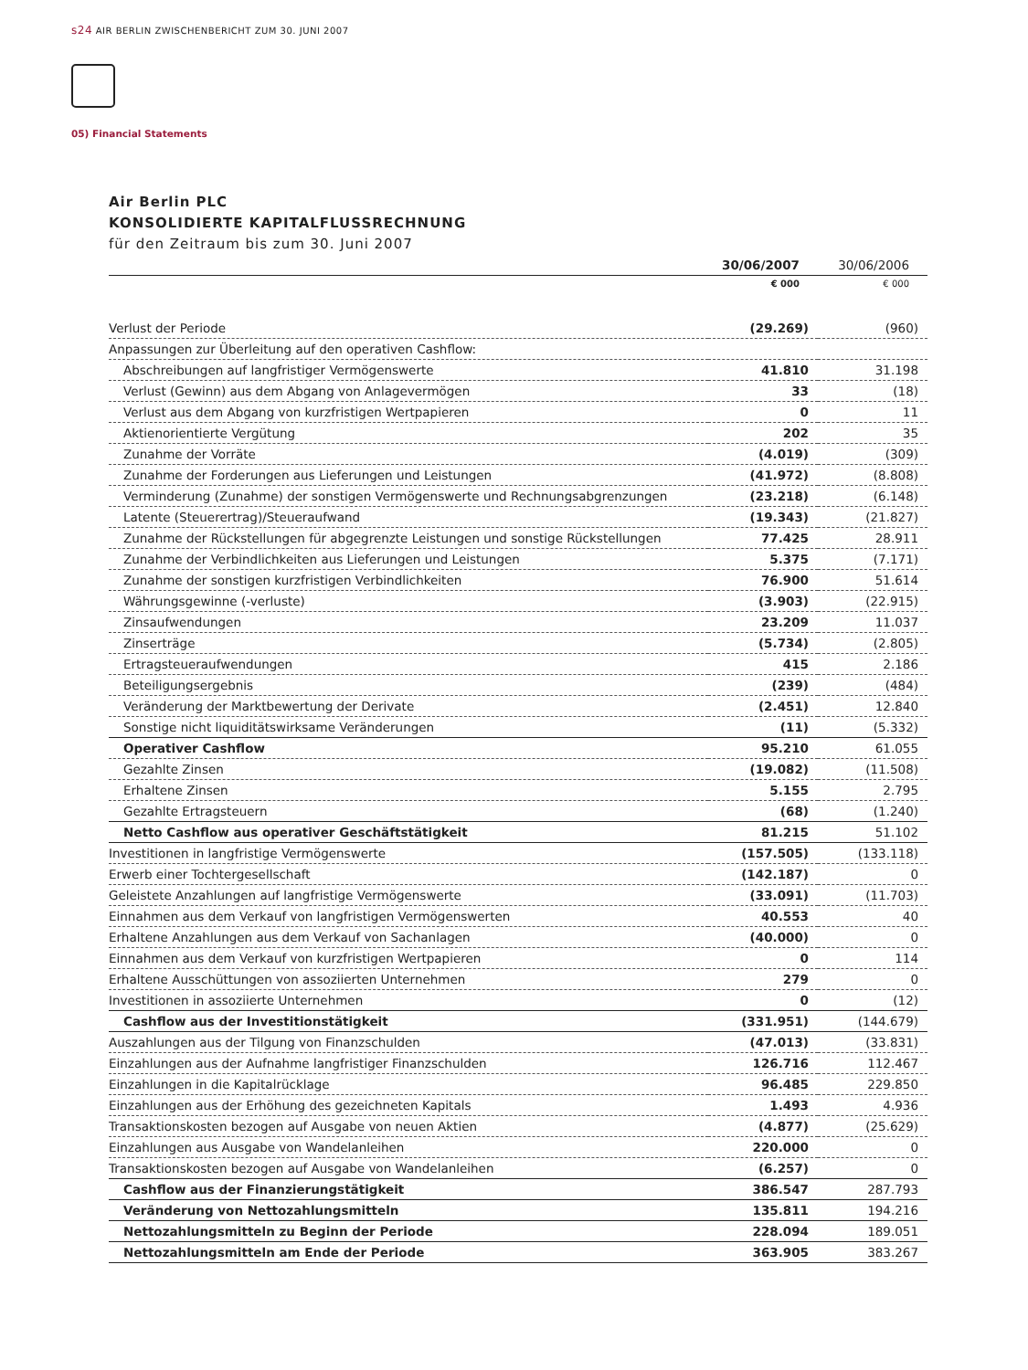s24 AIR BERLIN ZWISCHENBERICHT ZUM 30. JUNI 2007
05) Financial Statements
Air Berlin PLC
KONSOLIDIERTE KAPITALFLUSSRECHNUNG
für den Zeitraum bis zum 30. Juni 2007
| | 30/06/2007 | 30/06/2006 |
| --- | --- | --- |
| | € 000 | € 000 |
| Verlust der Periode | (29.269) | (960) |
| Anpassungen zur Überleitung auf den operativen Cashflow: | | |
| Abschreibungen auf langfristiger Vermögenswerte | 41.810 | 31.198 |
| Verlust (Gewinn) aus dem Abgang von Anlagevermögen | 33 | (18) |
| Verlust aus dem Abgang von kurzfristigen Wertpapieren | 0 | 11 |
| Aktienorientierte Vergütung | 202 | 35 |
| Zunahme der Vorräte | (4.019) | (309) |
| Zunahme der Forderungen aus Lieferungen und Leistungen | (41.972) | (8.808) |
| Verminderung (Zunahme) der sonstigen Vermögenswerte und Rechnungsabgrenzungen | (23.218) | (6.148) |
| Latente (Steuerertrag)/Steueraufwand | (19.343) | (21.827) |
| Zunahme der Rückstellungen für abgegrenzte Leistungen und sonstige Rückstellungen | 77.425 | 28.911 |
| Zunahme der Verbindlichkeiten aus Lieferungen und Leistungen | 5.375 | (7.171) |
| Zunahme der sonstigen kurzfristigen Verbindlichkeiten | 76.900 | 51.614 |
| Währungsgewinne (-verluste) | (3.903) | (22.915) |
| Zinsaufwendungen | 23.209 | 11.037 |
| Zinserträge | (5.734) | (2.805) |
| Ertragsteueraufwendungen | 415 | 2.186 |
| Beteiligungsergebnis | (239) | (484) |
| Veränderung der Marktbewertung der Derivate | (2.451) | 12.840 |
| Sonstige nicht liquiditätswirksame Veränderungen | (11) | (5.332) |
| Operativer Cashflow | 95.210 | 61.055 |
| Gezahlte Zinsen | (19.082) | (11.508) |
| Erhaltene Zinsen | 5.155 | 2.795 |
| Gezahlte Ertragsteuern | (68) | (1.240) |
| Netto Cashflow aus operativer Geschäftstätigkeit | 81.215 | 51.102 |
| Investitionen in langfristige Vermögenswerte | (157.505) | (133.118) |
| Erwerb einer Tochtergesellschaft | (142.187) | 0 |
| Geleistete Anzahlungen auf langfristige Vermögenswerte | (33.091) | (11.703) |
| Einnahmen aus dem Verkauf von langfristigen Vermögenswerten | 40.553 | 40 |
| Erhaltene Anzahlungen aus dem Verkauf von Sachanlagen | (40.000) | 0 |
| Einnahmen aus dem Verkauf von kurzfristigen Wertpapieren | 0 | 114 |
| Erhaltene Ausschüttungen von assoziierten Unternehmen | 279 | 0 |
| Investitionen in assoziierte Unternehmen | 0 | (12) |
| Cashflow aus der Investitionstätigkeit | (331.951) | (144.679) |
| Auszahlungen aus der Tilgung von Finanzschulden | (47.013) | (33.831) |
| Einzahlungen aus der Aufnahme langfristiger Finanzschulden | 126.716 | 112.467 |
| Einzahlungen in die Kapitalrücklage | 96.485 | 229.850 |
| Einzahlungen aus der Erhöhung des gezeichneten Kapitals | 1.493 | 4.936 |
| Transaktionskosten bezogen auf Ausgabe von neuen Aktien | (4.877) | (25.629) |
| Einzahlungen aus Ausgabe von Wandelanleihen | 220.000 | 0 |
| Transaktionskosten bezogen auf Ausgabe von Wandelanleihen | (6.257) | 0 |
| Cashflow aus der Finanzierungstätigkeit | 386.547 | 287.793 |
| Veränderung von Nettozahlungsmitteln | 135.811 | 194.216 |
| Nettozahlungsmitteln zu Beginn der Periode | 228.094 | 189.051 |
| Nettozahlungsmitteln am Ende der Periode | 363.905 | 383.267 |